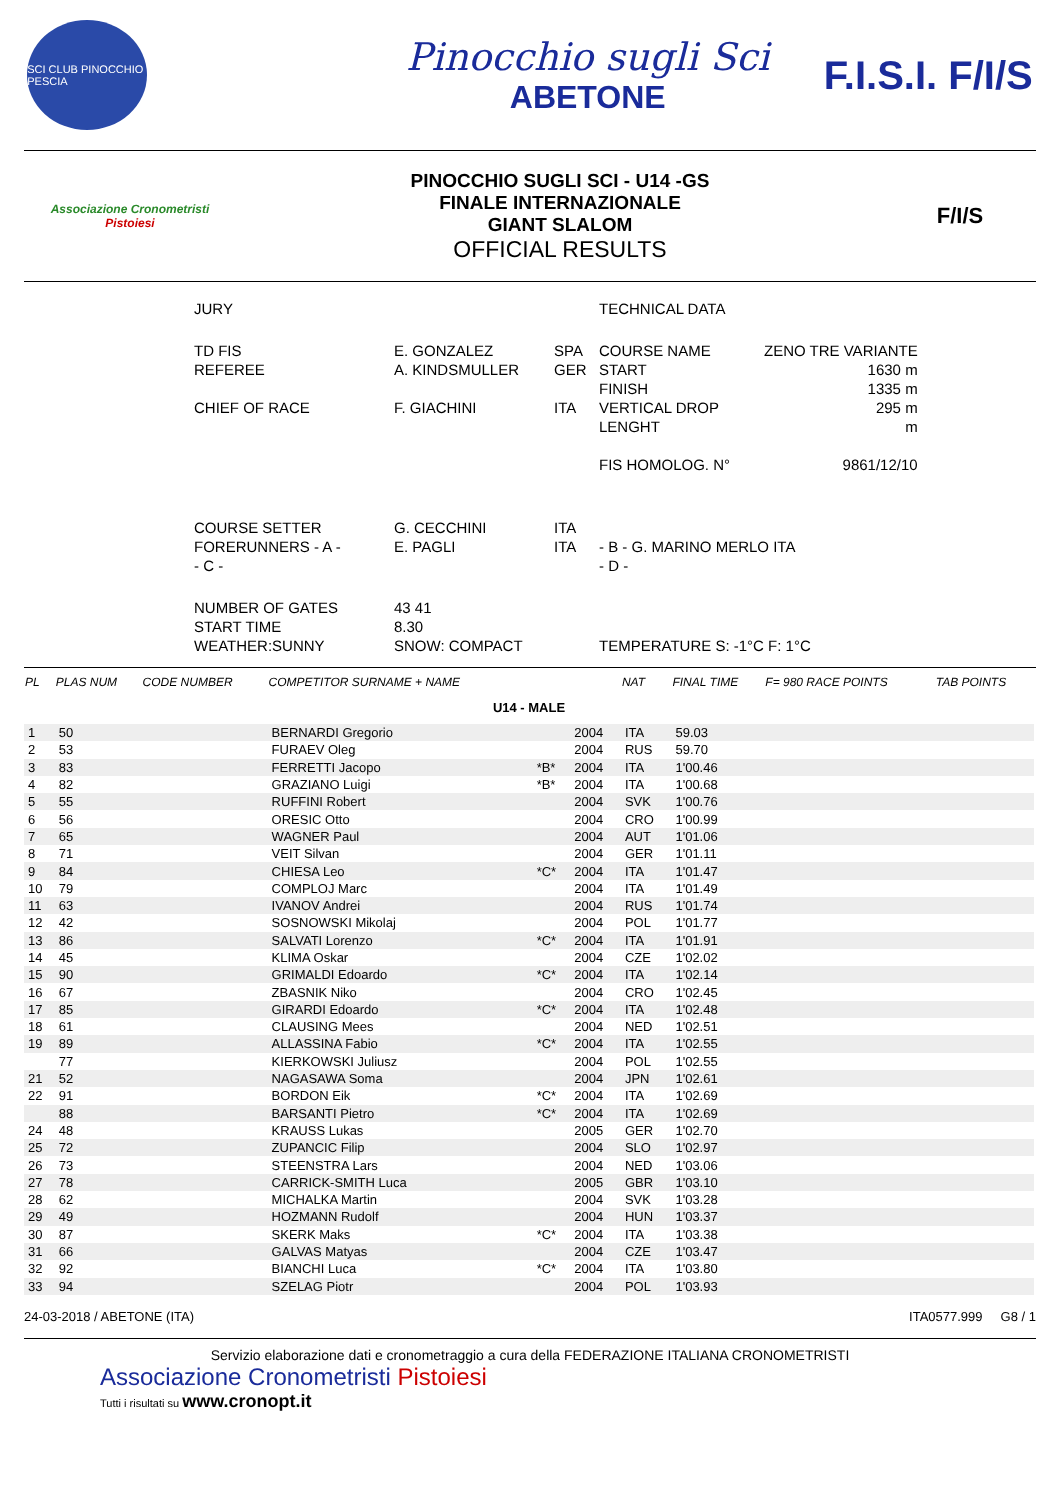SCI CLUB PINOCCHIO PESCIA
Pinocchio sugli Sci
ABETONE
F.I.S.I. F/I/S
Associazione Cronometristi
Pistoiesi
PINOCCHIO SUGLI SCI - U14 -GS
FINALE INTERNAZIONALE
GIANT SLALOM
OFFICIAL RESULTS
F/I/S
| JURY | | | TECHNICAL DATA | |
| TD FIS REFEREE CHIEF OF RACE | E. GONZALEZ A. KINDSMULLER F. GIACHINI | SPA GER ITA | COURSE NAME START FINISH VERTICAL DROP LENGHT FIS HOMOLOG. N° | ZENO TRE VARIANTE 1630 m 1335 m 295 m m 9861/12/10 |
| COURSE SETTER FORERUNNERS - A - - C - | G. CECCHINI E. PAGLI | ITA ITA | - B - G. MARINO MERLO ITA - D - | |
| NUMBER OF GATES START TIME WEATHER:SUNNY | 43 41 8.30 SNOW: COMPACT | | TEMPERATURE S: -1°C F: 1°C | |
| PL | PLAS NUM | CODE NUMBER | COMPETITOR SURNAME + NAME | | | NAT | FINAL TIME | F= 980 RACE POINTS | TAB POINTS |
| --- | --- | --- | --- | --- | --- | --- | --- | --- | --- |
| U14 - MALE | | | | | | | | | |
| 1 | 50 | | BERNARDI Gregorio | | 2004 | ITA | 59.03 | | |
| 2 | 53 | | FURAEV Oleg | | 2004 | RUS | 59.70 | | |
| 3 | 83 | | FERRETTI Jacopo | *B* | 2004 | ITA | 1'00.46 | | |
| 4 | 82 | | GRAZIANO Luigi | *B* | 2004 | ITA | 1'00.68 | | |
| 5 | 55 | | RUFFINI Robert | | 2004 | SVK | 1'00.76 | | |
| 6 | 56 | | ORESIC Otto | | 2004 | CRO | 1'00.99 | | |
| 7 | 65 | | WAGNER Paul | | 2004 | AUT | 1'01.06 | | |
| 8 | 71 | | VEIT Silvan | | 2004 | GER | 1'01.11 | | |
| 9 | 84 | | CHIESA Leo | *C* | 2004 | ITA | 1'01.47 | | |
| 10 | 79 | | COMPLOJ Marc | | 2004 | ITA | 1'01.49 | | |
| 11 | 63 | | IVANOV Andrei | | 2004 | RUS | 1'01.74 | | |
| 12 | 42 | | SOSNOWSKI Mikolaj | | 2004 | POL | 1'01.77 | | |
| 13 | 86 | | SALVATI Lorenzo | *C* | 2004 | ITA | 1'01.91 | | |
| 14 | 45 | | KLIMA Oskar | | 2004 | CZE | 1'02.02 | | |
| 15 | 90 | | GRIMALDI Edoardo | *C* | 2004 | ITA | 1'02.14 | | |
| 16 | 67 | | ZBASNIK Niko | | 2004 | CRO | 1'02.45 | | |
| 17 | 85 | | GIRARDI Edoardo | *C* | 2004 | ITA | 1'02.48 | | |
| 18 | 61 | | CLAUSING Mees | | 2004 | NED | 1'02.51 | | |
| 19 | 89 | | ALLASSINA Fabio | *C* | 2004 | ITA | 1'02.55 | | |
| | 77 | | KIERKOWSKI Juliusz | | 2004 | POL | 1'02.55 | | |
| 21 | 52 | | NAGASAWA Soma | | 2004 | JPN | 1'02.61 | | |
| 22 | 91 | | BORDON Eik | *C* | 2004 | ITA | 1'02.69 | | |
| | 88 | | BARSANTI Pietro | *C* | 2004 | ITA | 1'02.69 | | |
| 24 | 48 | | KRAUSS Lukas | | 2005 | GER | 1'02.70 | | |
| 25 | 72 | | ZUPANCIC Filip | | 2004 | SLO | 1'02.97 | | |
| 26 | 73 | | STEENSTRA Lars | | 2004 | NED | 1'03.06 | | |
| 27 | 78 | | CARRICK-SMITH Luca | | 2005 | GBR | 1'03.10 | | |
| 28 | 62 | | MICHALKA Martin | | 2004 | SVK | 1'03.28 | | |
| 29 | 49 | | HOZMANN Rudolf | | 2004 | HUN | 1'03.37 | | |
| 30 | 87 | | SKERK Maks | *C* | 2004 | ITA | 1'03.38 | | |
| 31 | 66 | | GALVAS Matyas | | 2004 | CZE | 1'03.47 | | |
| 32 | 92 | | BIANCHI Luca | *C* | 2004 | ITA | 1'03.80 | | |
| 33 | 94 | | SZELAG Piotr | | 2004 | POL | 1'03.93 | | |
24-03-2018 / ABETONE (ITA) ITA0577.999 G8 / 1
Servizio elaborazione dati e cronometraggio a cura della FEDERAZIONE ITALIANA CRONOMETRISTI
Associazione Cronometristi Pistoiesi
Tutti i risultati su www.cronopt.it